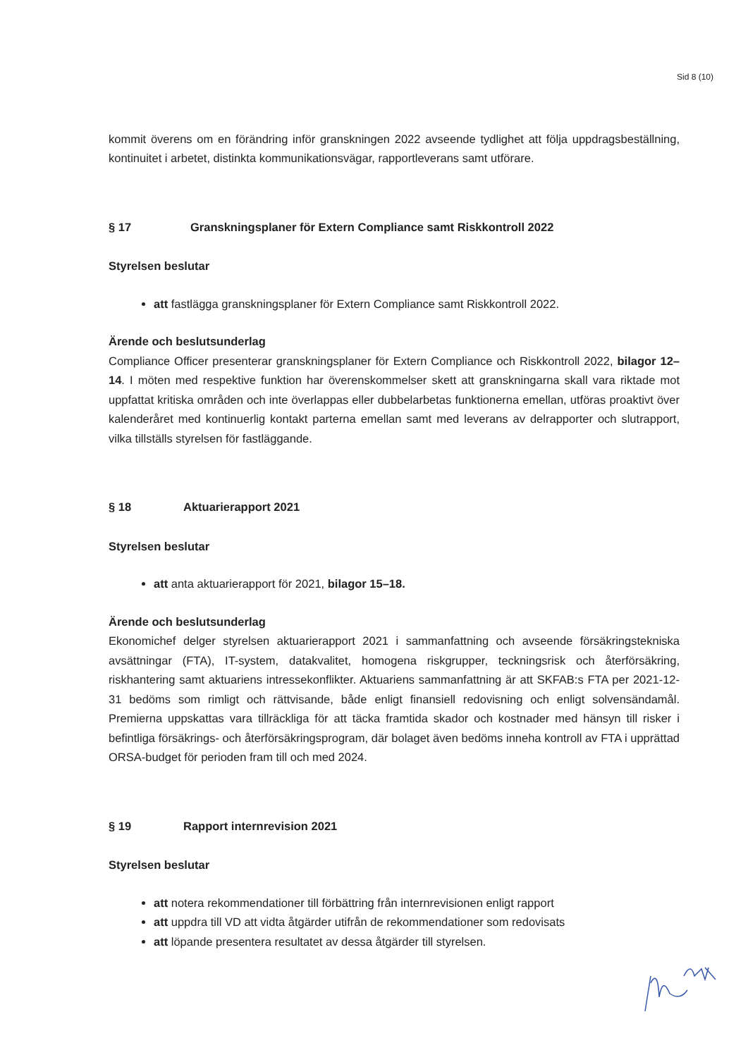Sid 8 (10)
kommit överens om en förändring inför granskningen 2022 avseende tydlighet att följa uppdragsbeställning, kontinuitet i arbetet, distinkta kommunikationsvägar, rapportleverans samt utförare.
§ 17 Granskningsplaner för Extern Compliance samt Riskkontroll 2022
Styrelsen beslutar
att fastlägga granskningsplaner för Extern Compliance samt Riskkontroll 2022.
Ärende och beslutsunderlag
Compliance Officer presenterar granskningsplaner för Extern Compliance och Riskkontroll 2022, bilagor 12–14. I möten med respektive funktion har överenskommelser skett att granskningarna skall vara riktade mot uppfattat kritiska områden och inte överlappas eller dubbelarbetas funktionerna emellan, utföras proaktivt över kalenderåret med kontinuerlig kontakt parterna emellan samt med leverans av delrapporter och slutrapport, vilka tillställs styrelsen för fastläggande.
§ 18 Aktuarierapport 2021
Styrelsen beslutar
att anta aktuarierapport för 2021, bilagor 15–18.
Ärende och beslutsunderlag
Ekonomichef delger styrelsen aktuarierapport 2021 i sammanfattning och avseende försäkringstekniska avsättningar (FTA), IT-system, datakvalitet, homogena riskgrupper, teckningsrisk och återförsäkring, riskhantering samt aktuariens intressekonflikter. Aktuariens sammanfattning är att SKFAB:s FTA per 2021-12-31 bedöms som rimligt och rättvisande, både enligt finansiell redovisning och enligt solvensändamål. Premierna uppskattas vara tillräckliga för att täcka framtida skador och kostnader med hänsyn till risker i befintliga försäkrings- och återförsäkringsprogram, där bolaget även bedöms inneha kontroll av FTA i upprättad ORSA-budget för perioden fram till och med 2024.
§ 19 Rapport internrevision 2021
Styrelsen beslutar
att notera rekommendationer till förbättring från internrevisionen enligt rapport
att uppdra till VD att vidta åtgärder utifrån de rekommendationer som redovisats
att löpande presentera resultatet av dessa åtgärder till styrelsen.